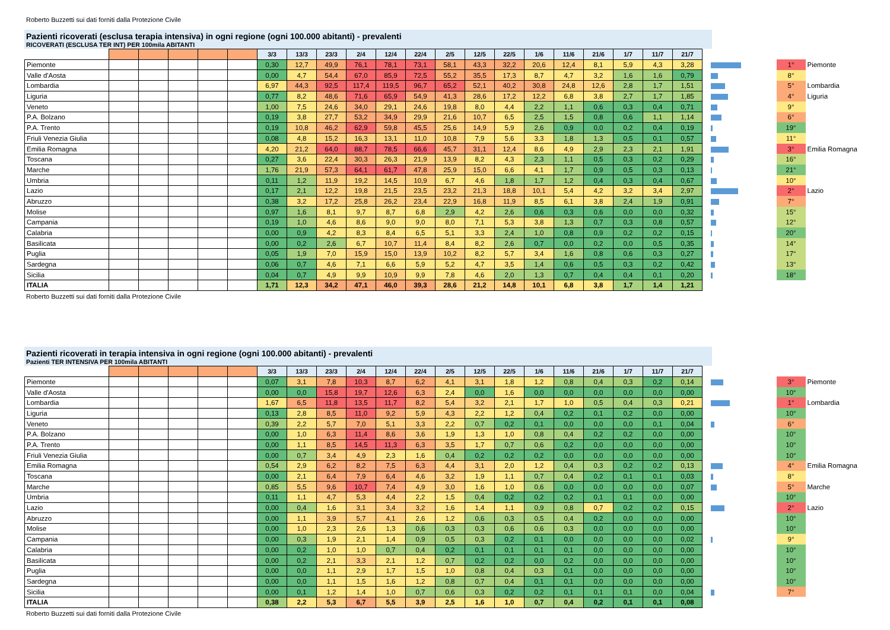Roberto Buzzetti sui dati forniti dalla Protezione Civile
Pazienti ricoverati (esclusa terapia intensiva) in ogni regione (ogni 100.000 abitanti) - prevalenti
RICOVERATI (ESCLUSA TER INT) PER 100mila ABITANTI
| | | | | | | 3/3 | 13/3 | 23/3 | 2/4 | 12/4 | 22/4 | 2/5 | 12/5 | 22/5 | 1/6 | 11/6 | 21/6 | 1/7 | 11/7 | 21/7 | | | |
| --- | --- | --- | --- | --- | --- | --- | --- | --- | --- | --- | --- | --- | --- | --- | --- | --- | --- | --- | --- | --- | --- | --- | --- |
| Piemonte | | | | | | 0,30 | 12,7 | 49,9 | 76,1 | 78,1 | 73,1 | 58,1 | 43,3 | 32,2 | 20,6 | 12,4 | 8,1 | 5,9 | 4,3 | 3,28 | | 1° | Piemonte |
| Valle d'Aosta | | | | | | 0,00 | 4,7 | 54,4 | 67,0 | 85,9 | 72,5 | 55,2 | 35,5 | 17,3 | 8,7 | 4,7 | 3,2 | 1,6 | 1,6 | 0,79 | | 8° | |
| Lombardia | | | | | | 6,97 | 44,3 | 92,5 | 117,4 | 119,5 | 96,7 | 65,2 | 52,1 | 40,2 | 30,8 | 24,8 | 12,6 | 2,8 | 1,7 | 1,51 | | 5° | Lombardia |
| Liguria | | | | | | 0,77 | 8,2 | 48,6 | 71,6 | 65,9 | 54,9 | 41,3 | 28,6 | 17,2 | 12,2 | 6,8 | 3,8 | 2,7 | 1,7 | 1,85 | | 4° | Liguria |
| Veneto | | | | | | 1,00 | 7,5 | 24,6 | 34,0 | 29,1 | 24,6 | 19,8 | 8,0 | 4,4 | 2,2 | 1,1 | 0,6 | 0,3 | 0,4 | 0,71 | | 9° | |
| P.A. Bolzano | | | | | | 0,19 | 3,8 | 27,7 | 53,2 | 34,9 | 29,9 | 21,6 | 10,7 | 6,5 | 2,5 | 1,5 | 0,8 | 0,6 | 1,1 | 1,14 | | 6° | |
| P.A. Trento | | | | | | 0,19 | 10,8 | 46,2 | 62,9 | 59,8 | 45,5 | 25,6 | 14,9 | 5,9 | 2,6 | 0,9 | 0,0 | 0,2 | 0,4 | 0,19 | | 19° | |
| Friuli Venezia Giulia | | | | | | 0,08 | 4,8 | 15,2 | 16,3 | 13,1 | 11,0 | 10,8 | 7,9 | 5,6 | 3,3 | 1,8 | 1,3 | 0,5 | 0,1 | 0,57 | | 11° | |
| Emilia Romagna | | | | | | 4,20 | 21,2 | 64,0 | 88,7 | 78,5 | 66,6 | 45,7 | 31,1 | 12,4 | 8,6 | 4,9 | 2,9 | 2,3 | 2,1 | 1,91 | | 3° | Emilia Romagna |
| Toscana | | | | | | 0,27 | 3,6 | 22,4 | 30,3 | 26,3 | 21,9 | 13,9 | 8,2 | 4,3 | 2,3 | 1,1 | 0,5 | 0,3 | 0,2 | 0,29 | | 16° | |
| Marche | | | | | | 1,76 | 21,9 | 57,3 | 64,1 | 61,7 | 47,8 | 25,9 | 15,0 | 6,6 | 4,1 | 1,7 | 0,9 | 0,5 | 0,3 | 0,13 | | 21° | |
| Umbria | | | | | | 0,11 | 1,2 | 11,9 | 19,2 | 14,5 | 10,9 | 6,7 | 4,6 | 1,8 | 1,7 | 1,2 | 0,4 | 0,3 | 0,4 | 0,67 | | 10° | |
| Lazio | | | | | | 0,17 | 2,1 | 12,2 | 19,8 | 21,5 | 23,5 | 23,2 | 21,3 | 18,8 | 10,1 | 5,4 | 4,2 | 3,2 | 3,4 | 2,97 | | 2° | Lazio |
| Abruzzo | | | | | | 0,38 | 3,2 | 17,2 | 25,8 | 26,2 | 23,4 | 22,9 | 16,8 | 11,9 | 8,5 | 6,1 | 3,8 | 2,4 | 1,9 | 0,91 | | 7° | |
| Molise | | | | | | 0,97 | 1,6 | 8,1 | 9,7 | 8,7 | 6,8 | 2,9 | 4,2 | 2,6 | 0,6 | 0,3 | 0,6 | 0,0 | 0,0 | 0,32 | | 15° | |
| Campania | | | | | | 0,19 | 1,0 | 4,6 | 8,6 | 9,0 | 9,0 | 8,0 | 7,1 | 5,3 | 3,8 | 1,3 | 0,7 | 0,3 | 0,8 | 0,57 | | 12° | |
| Calabria | | | | | | 0,00 | 0,9 | 4,2 | 8,3 | 8,4 | 6,5 | 5,1 | 3,3 | 2,4 | 1,0 | 0,8 | 0,9 | 0,2 | 0,2 | 0,15 | | 20° | |
| Basilicata | | | | | | 0,00 | 0,2 | 2,6 | 6,7 | 10,7 | 11,4 | 8,4 | 8,2 | 2,6 | 0,7 | 0,0 | 0,2 | 0,0 | 0,5 | 0,35 | | 14° | |
| Puglia | | | | | | 0,05 | 1,9 | 7,0 | 15,9 | 15,0 | 13,9 | 10,2 | 8,2 | 5,7 | 3,4 | 1,6 | 0,8 | 0,6 | 0,3 | 0,27 | | 17° | |
| Sardegna | | | | | | 0,06 | 0,7 | 4,6 | 7,1 | 6,6 | 5,9 | 5,2 | 4,7 | 3,5 | 1,4 | 0,6 | 0,5 | 0,3 | 0,2 | 0,42 | | 13° | |
| Sicilia | | | | | | 0,04 | 0,7 | 4,9 | 9,9 | 10,9 | 9,9 | 7,8 | 4,6 | 2,0 | 1,3 | 0,7 | 0,4 | 0,4 | 0,1 | 0,20 | | 18° | |
| ITALIA | | | | | | 1,71 | 12,3 | 34,2 | 47,1 | 46,0 | 39,3 | 28,6 | 21,2 | 14,8 | 10,1 | 6,8 | 3,8 | 1,7 | 1,4 | 1,21 | | | |
Roberto Buzzetti sui dati forniti dalla Protezione Civile
Pazienti ricoverati in terapia intensiva in ogni regione (ogni 100.000 abitanti) - prevalenti
Pazienti TER INTENSIVA PER 100mila ABITANTI
| | | | | | | 3/3 | 13/3 | 23/3 | 2/4 | 12/4 | 22/4 | 2/5 | 12/5 | 22/5 | 1/6 | 11/6 | 21/6 | 1/7 | 11/7 | 21/7 | | | |
| --- | --- | --- | --- | --- | --- | --- | --- | --- | --- | --- | --- | --- | --- | --- | --- | --- | --- | --- | --- | --- | --- | --- | --- |
| Piemonte | | | | | | 0,07 | 3,1 | 7,8 | 10,3 | 8,7 | 6,2 | 4,1 | 3,1 | 1,8 | 1,2 | 0,8 | 0,4 | 0,3 | 0,2 | 0,14 | | 3° | Piemonte |
| Valle d'Aosta | | | | | | 0,00 | 0,0 | 15,8 | 19,7 | 12,6 | 6,3 | 2,4 | 0,0 | 1,6 | 0,0 | 0,0 | 0,0 | 0,0 | 0,0 | 0,00 | | 10° | |
| Lombardia | | | | | | 1,67 | 6,5 | 11,8 | 13,5 | 11,7 | 8,2 | 5,4 | 3,2 | 2,1 | 1,7 | 1,0 | 0,5 | 0,4 | 0,3 | 0,21 | | 1° | Lombardia |
| Liguria | | | | | | 0,13 | 2,8 | 8,5 | 11,0 | 9,2 | 5,9 | 4,3 | 2,2 | 1,2 | 0,4 | 0,2 | 0,1 | 0,2 | 0,0 | 0,00 | | 10° | |
| Veneto | | | | | | 0,39 | 2,2 | 5,7 | 7,0 | 5,1 | 3,3 | 2,2 | 0,7 | 0,2 | 0,1 | 0,0 | 0,0 | 0,0 | 0,1 | 0,04 | | 6° | |
| P.A. Bolzano | | | | | | 0,00 | 1,0 | 6,3 | 11,4 | 8,6 | 3,6 | 1,9 | 1,3 | 1,0 | 0,8 | 0,4 | 0,2 | 0,2 | 0,0 | 0,00 | | 10° | |
| P.A. Trento | | | | | | 0,00 | 1,1 | 8,5 | 14,5 | 11,3 | 6,3 | 3,5 | 1,7 | 0,7 | 0,6 | 0,2 | 0,0 | 0,0 | 0,0 | 0,00 | | 10° | |
| Friuli Venezia Giulia | | | | | | 0,00 | 0,7 | 3,4 | 4,9 | 2,3 | 1,6 | 0,4 | 0,2 | 0,2 | 0,2 | 0,0 | 0,0 | 0,0 | 0,0 | 0,00 | | 10° | |
| Emilia Romagna | | | | | | 0,54 | 2,9 | 6,2 | 8,2 | 7,5 | 6,3 | 4,4 | 3,1 | 2,0 | 1,2 | 0,4 | 0,3 | 0,2 | 0,2 | 0,13 | | 4° | Emilia Romagna |
| Toscana | | | | | | 0,00 | 2,1 | 6,4 | 7,9 | 6,4 | 4,6 | 3,2 | 1,9 | 1,1 | 0,7 | 0,4 | 0,2 | 0,1 | 0,1 | 0,03 | | 8° | |
| Marche | | | | | | 0,85 | 5,5 | 9,6 | 10,7 | 7,4 | 4,9 | 3,0 | 1,6 | 1,0 | 0,6 | 0,0 | 0,0 | 0,0 | 0,0 | 0,07 | | 5° | Marche |
| Umbria | | | | | | 0,11 | 1,1 | 4,7 | 5,3 | 4,4 | 2,2 | 1,5 | 0,4 | 0,2 | 0,2 | 0,2 | 0,1 | 0,1 | 0,0 | 0,00 | | 10° | |
| Lazio | | | | | | 0,00 | 0,4 | 1,6 | 3,1 | 3,4 | 3,2 | 1,6 | 1,4 | 1,1 | 0,9 | 0,8 | 0,7 | 0,2 | 0,2 | 0,15 | | 2° | Lazio |
| Abruzzo | | | | | | 0,00 | 1,1 | 3,9 | 5,7 | 4,1 | 2,6 | 1,2 | 0,6 | 0,3 | 0,5 | 0,4 | 0,2 | 0,0 | 0,0 | 0,00 | | 10° | |
| Molise | | | | | | 0,00 | 1,0 | 2,3 | 2,6 | 1,3 | 0,6 | 0,3 | 0,3 | 0,6 | 0,6 | 0,3 | 0,0 | 0,0 | 0,0 | 0,00 | | 10° | |
| Campania | | | | | | 0,00 | 0,3 | 1,9 | 2,1 | 1,4 | 0,9 | 0,5 | 0,3 | 0,2 | 0,1 | 0,0 | 0,0 | 0,0 | 0,0 | 0,02 | | 9° | |
| Calabria | | | | | | 0,00 | 0,2 | 1,0 | 1,0 | 0,7 | 0,4 | 0,2 | 0,1 | 0,1 | 0,1 | 0,1 | 0,0 | 0,0 | 0,0 | 0,00 | | 10° | |
| Basilicata | | | | | | 0,00 | 0,2 | 2,1 | 3,3 | 2,1 | 1,2 | 0,7 | 0,2 | 0,2 | 0,0 | 0,2 | 0,0 | 0,0 | 0,0 | 0,00 | | 10° | |
| Puglia | | | | | | 0,00 | 0,0 | 1,1 | 2,9 | 1,7 | 1,5 | 1,0 | 0,8 | 0,4 | 0,3 | 0,1 | 0,0 | 0,0 | 0,0 | 0,00 | | 10° | |
| Sardegna | | | | | | 0,00 | 0,0 | 1,1 | 1,5 | 1,6 | 1,2 | 0,8 | 0,7 | 0,4 | 0,1 | 0,1 | 0,0 | 0,0 | 0,0 | 0,00 | | 10° | |
| Sicilia | | | | | | 0,00 | 0,1 | 1,2 | 1,4 | 1,0 | 0,7 | 0,6 | 0,3 | 0,2 | 0,2 | 0,1 | 0,1 | 0,1 | 0,0 | 0,04 | | 7° | |
| ITALIA | | | | | | 0,38 | 2,2 | 5,3 | 6,7 | 5,5 | 3,9 | 2,5 | 1,6 | 1,0 | 0,7 | 0,4 | 0,2 | 0,1 | 0,1 | 0,08 | | | |
Roberto Buzzetti sui dati forniti dalla Protezione Civile